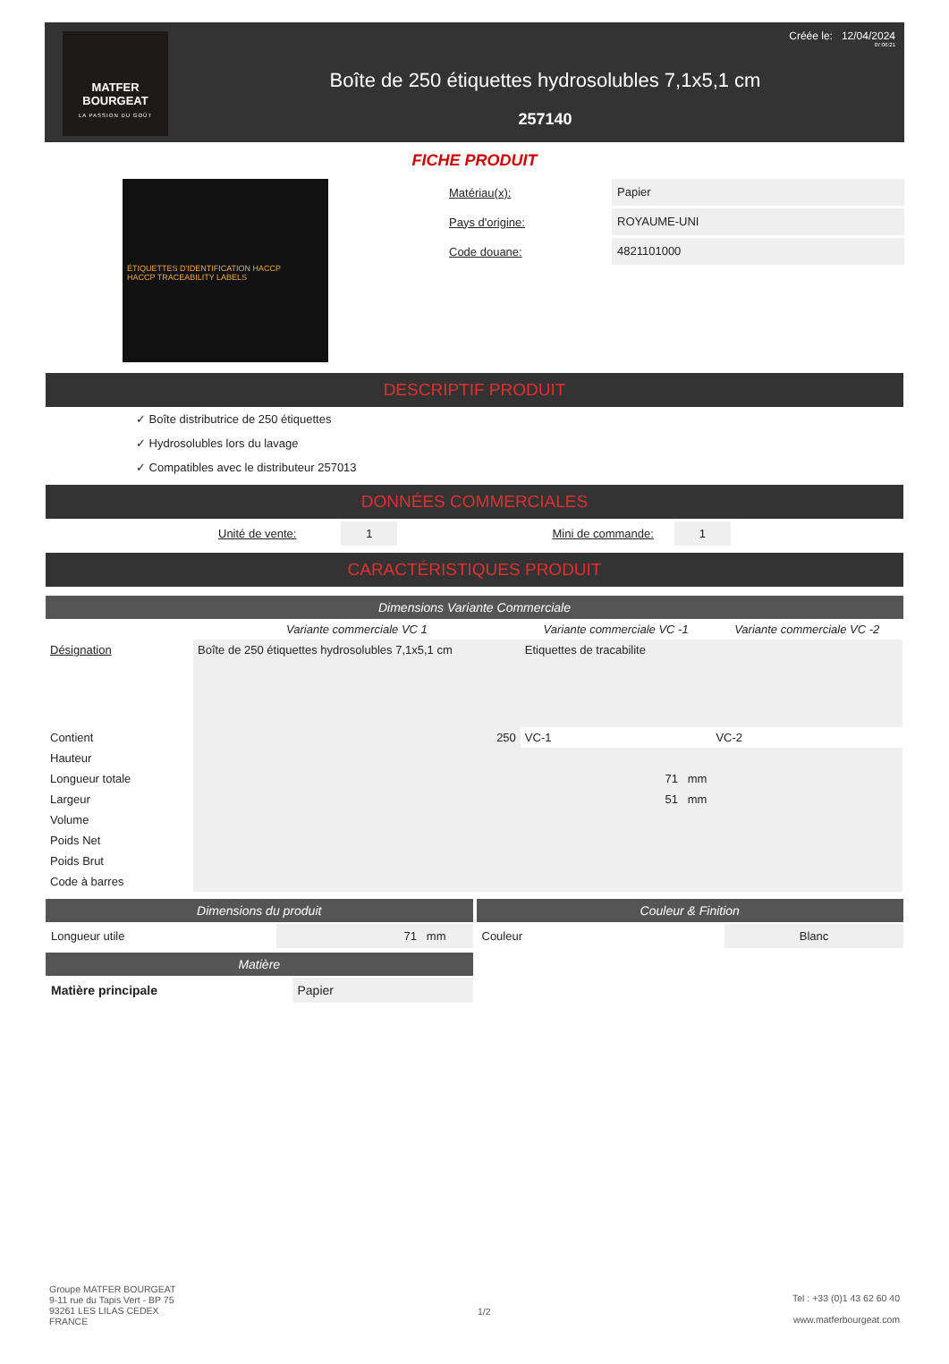MATFER
BOURGEAT
LA PASSION DU GOÛT
Boîte de 250 étiquettes hydrosolubles 7,1x5,1 cm
257140
Créée le: 12/04/2024
07:06:21
FICHE PRODUIT
ÉTIQUETTES D'IDENTIFICATION HACCP
HACCP TRACEABILITY LABELS
Matériau(x): Papier
Pays d'origine: ROYAUME-UNI
Code douane: 4821101000
DESCRIPTIF PRODUIT
✓ Boîte distributrice de 250 étiquettes
✓ Hydrosolubles lors du lavage
✓ Compatibles avec le distributeur 257013
DONNÉES COMMERCIALES
Unité de vente: 1 Mini de commande: 1
CARACTÉRISTIQUES PRODUIT
Dimensions Variante Commerciale
| | Variante commerciale VC 1 | Variante commerciale VC -1 | Variante commerciale VC -2 |
| --- | --- | --- | --- |
| Désignation | Boîte de 250 étiquettes hydrosolubles 7,1x5,1 cm | Etiquettes de tracabilite | |
| Contient | 250 | VC-1 | VC-2 |
| Hauteur | | | |
| Longueur totale | | 71 mm | |
| Largeur | | 51 mm | |
| Volume | | | |
| Poids Net | | | |
| Poids Brut | | | |
| Code à barres | | | |
Dimensions du produit
Longueur utile 71 mm
Matière
Matière principale Papier
Couleur & Finition
Couleur Blanc
Groupe MATFER BOURGEAT
9-11 rue du Tapis Vert - BP 75
93261 LES LILAS CEDEX
FRANCE
1/2
Tel : +33 (0)1 43 62 60 40
www.matferbourgeat.com